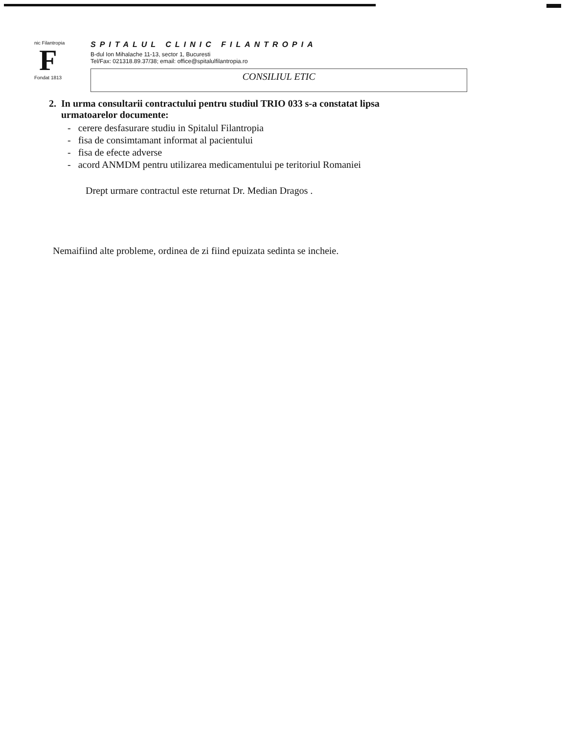nic Filantropia
F
Fondat 1813
SPITALUL CLINIC FILANTROPIA
B-dul Ion Mihalache 11-13, sector 1, Bucuresti
Tel/Fax: 021318.89.37/38; email: office@spitalulfilantropia.ro
CONSILIUL ETIC
2. In urma consultarii contractului pentru studiul TRIO 033 s-a constatat lipsa
urmatoarelor documente:
- cerere desfasurare studiu in Spitalul Filantropia
- fisa de consimtamant informat al pacientului
- fisa de efecte adverse
- acord ANMDM pentru utilizarea medicamentului pe teritoriul Romaniei
Drept urmare contractul este returnat Dr. Median Dragos .
Nemaifiind alte probleme, ordinea de zi fiind epuizata sedinta se incheie.